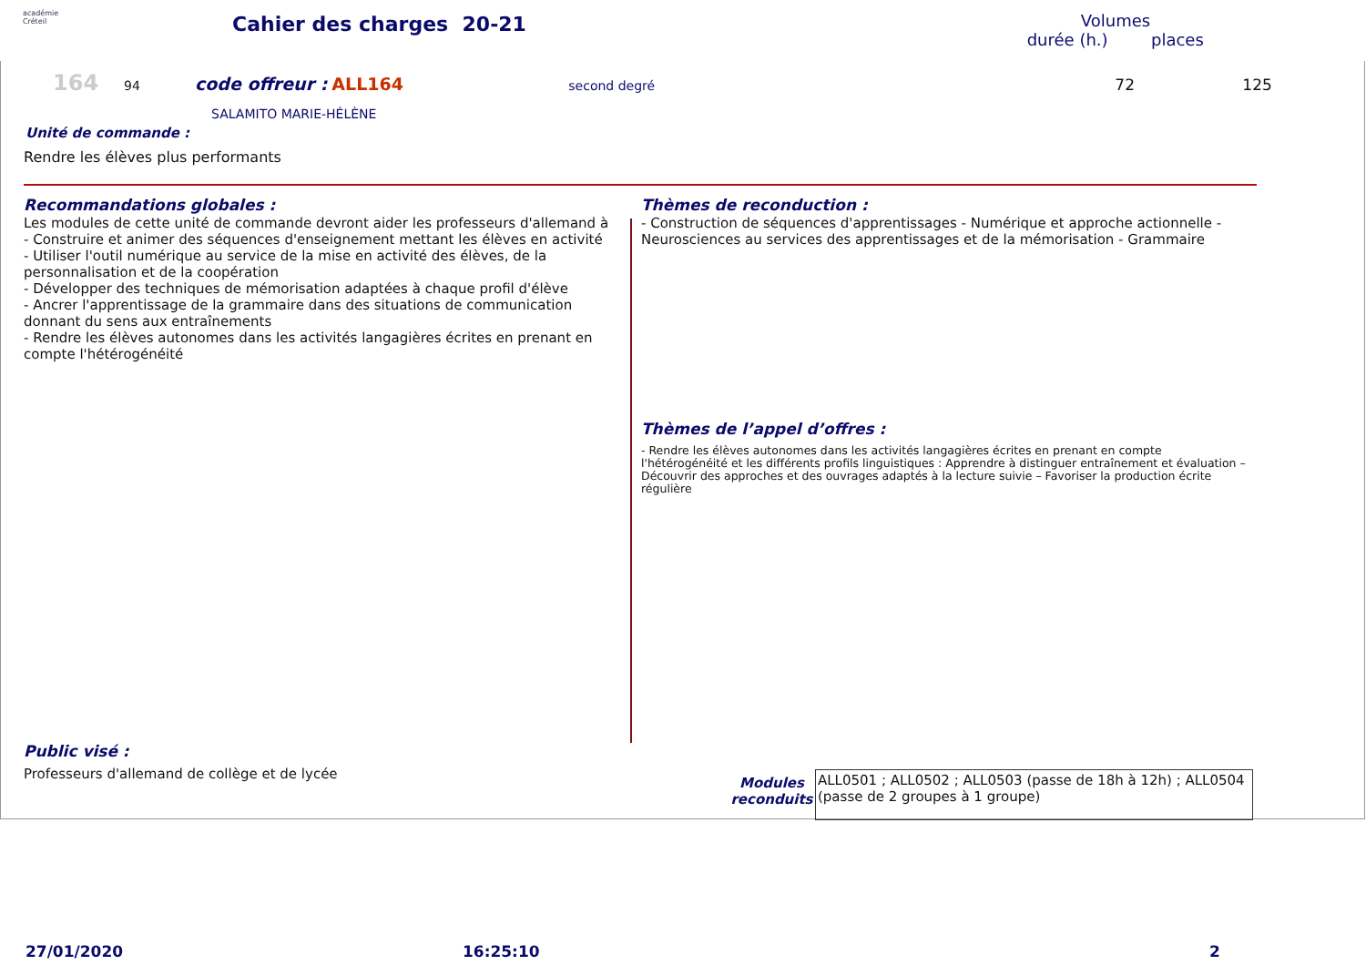académie
Créteil
Cahier des charges 20-21
Volumes
durée (h.) places
164 94 code offreur : ALL164 second degré 72 125
SALAMITO MARIE-HÉLÈNE
Unité de commande :
Rendre les élèves plus performants
Recommandations globales :
Les modules de cette unité de commande devront aider les professeurs d'allemand à
- Construire et animer des séquences d'enseignement mettant les élèves en activité
- Utiliser l'outil numérique au service de la mise en activité des élèves, de la personnalisation et de la coopération
- Développer des techniques de mémorisation adaptées à chaque profil d'élève
- Ancrer l'apprentissage de la grammaire dans des situations de communication donnant du sens aux entraînements
- Rendre les élèves autonomes dans les activités langagières écrites en prenant en compte l'hétérogénéité
Public visé :
Professeurs d'allemand de collège et de lycée
Thèmes de reconduction :
- Construction de séquences d'apprentissages - Numérique et approche actionnelle - Neurosciences au services des apprentissages et de la mémorisation - Grammaire
Thèmes de l’appel d’offres :
- Rendre les élèves autonomes dans les activités langagières écrites en prenant en compte l'hétérogénéité et les différents profils linguistiques : Apprendre à distinguer entraînement et évaluation – Découvrir des approches et des ouvrages adaptés à la lecture suivie – Favoriser la production écrite régulière
Modules reconduits
ALL0501 ; ALL0502 ; ALL0503 (passe de 18h à 12h) ; ALL0504 (passe de 2 groupes à 1 groupe)
27/01/2020 16:25:10 2